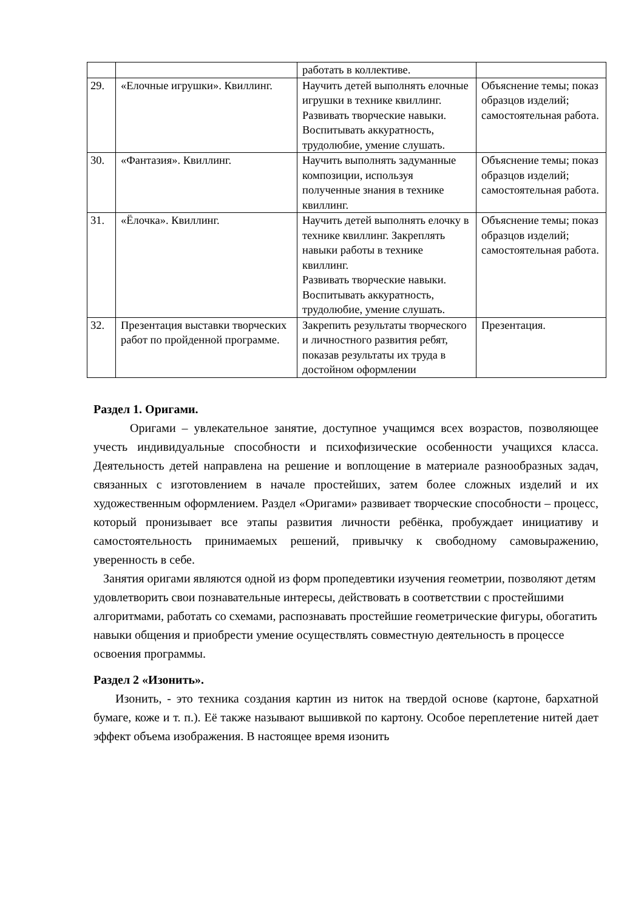| | | работать в коллективе. | |
| 29. | «Елочные игрушки». Квиллинг. | Научить детей выполнять елочные игрушки в технике квиллинг. Развивать творческие навыки. Воспитывать аккуратность, трудолюбие, умение слушать. | Объяснение темы; показ образцов изделий; самостоятельная работа. |
| 30. | «Фантазия». Квиллинг. | Научить выполнять задуманные композиции, используя полученные знания в технике квиллинг. | Объяснение темы; показ образцов изделий; самостоятельная работа. |
| 31. | «Ёлочка». Квиллинг. | Научить детей выполнять елочку в технике квиллинг. Закреплять навыки работы в технике квиллинг. Развивать творческие навыки. Воспитывать аккуратность, трудолюбие, умение слушать. | Объяснение темы; показ образцов изделий; самостоятельная работа. |
| 32. | Презентация выставки творческих работ по пройденной программе. | Закрепить результаты творческого и личностного развития ребят, показав результаты их труда в достойном оформлении | Презентация. |
Раздел 1. Оригами.
Оригами – увлекательное занятие, доступное учащимся всех возрастов, позволяющее учесть индивидуальные способности и психофизические особенности учащихся класса. Деятельность детей направлена на решение и воплощение в материале разнообразных задач, связанных с изготовлением в начале простейших, затем более сложных изделий и их художественным оформлением. Раздел «Оригами» развивает творческие способности – процесс, который пронизывает все этапы развития личности ребёнка, пробуждает инициативу и самостоятельность принимаемых решений, привычку к свободному самовыражению, уверенность в себе.
Занятия оригами являются одной из форм пропедевтики изучения геометрии, позволяют детям удовлетворить свои познавательные интересы, действовать в соответствии с простейшими алгоритмами, работать со схемами, распознавать простейшие геометрические фигуры, обогатить навыки общения и приобрести умение осуществлять совместную деятельность в процессе освоения программы.
Раздел 2 «Изонить».
Изонить, - это техника создания картин из ниток на твердой основе (картоне, бархатной бумаге, коже и т. п.). Её также называют вышивкой по картону. Особое переплетение нитей дает эффект объема изображения. В настоящее время изонить